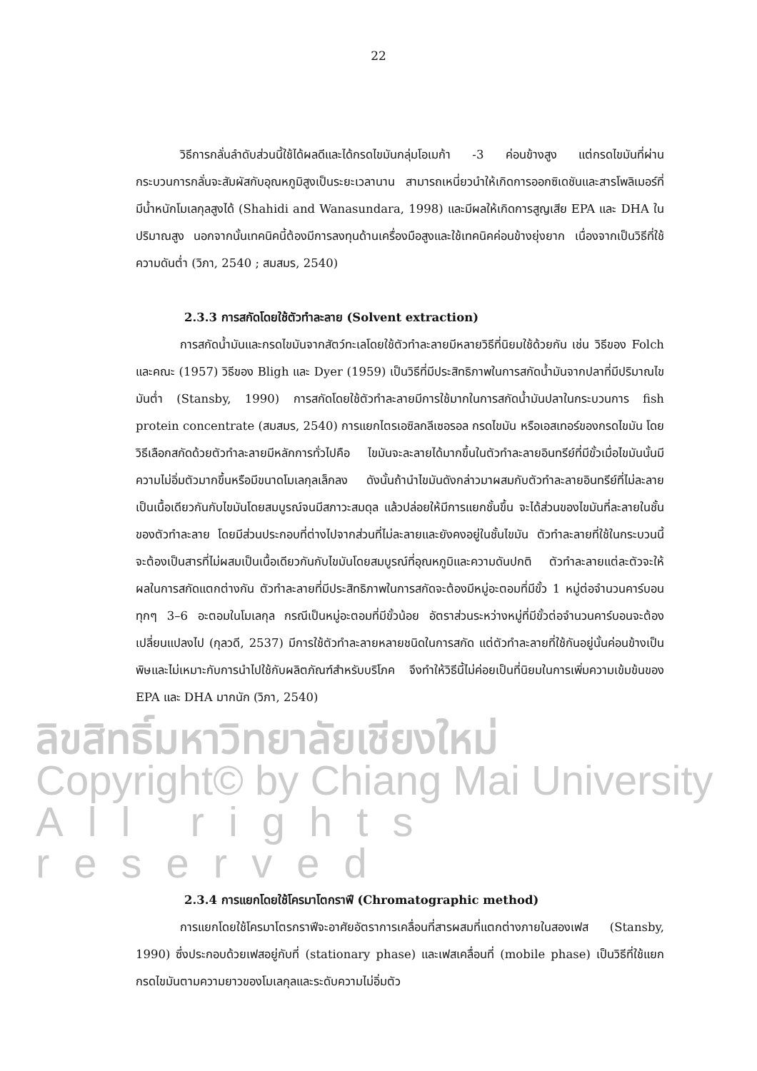22
วิธีการกลั่นลำดับส่วนนี้ใช้ได้ผลดีและได้กรดไขมันกลุ่มโอเมก้า -3 ค่อนข้างสูง แต่กรดไขมันที่ผ่านกระบวนการกลั่นจะสัมผัสกับอุณหภูมิสูงเป็นระยะเวลานาน สามารถเหนี่ยวนำให้เกิดการออกซิเดชันและสารโพลิเมอร์ที่มีน้ำหนักโมเลกุลสูงได้ (Shahidi and Wanasundara, 1998) และมีผลให้เกิดการสูญเสีย EPA และ DHA ในปริมาณสูง นอกจากนั้นเทคนิคนี้ต้องมีการลงทุนด้านเครื่องมือสูงและใช้เทคนิคค่อนข้างยุ่งยาก เนื่องจากเป็นวิธีที่ใช้ความดันต่ำ (วิภา, 2540 ; สมสมร, 2540)
2.3.3 การสกัดโดยใช้ตัวทำละลาย (Solvent extraction)
การสกัดน้ำมันและกรดไขมันจากสัตว์ทะเลโดยใช้ตัวทำละลายมีหลายวิธีที่นิยมใช้ด้วยกัน เช่น วิธีของ Folch และคณะ (1957) วิธีของ Bligh และ Dyer (1959) เป็นวิธีที่มีประสิทธิภาพในการสกัดน้ำมันจากปลาที่มีปริมาณไขมันต่ำ (Stansby, 1990) การสกัดโดยใช้ตัวทำละลายมีการใช้มากในการสกัดน้ำมันปลาในกระบวนการ fish protein concentrate (สมสมร, 2540) การแยกไตรเอซิลกลีเซอรอล กรดไขมัน หรือเอสเทอร์ของกรดไขมัน โดยวิธีเลือกสกัดด้วยตัวทำละลายมีหลักการทั่วไปคือ ไขมันจะละลายได้มากขึ้นในตัวทำละลายอินทรีย์ที่มีขั้วเมื่อไขมันนั้นมีความไม่อิ่มตัวมากขึ้นหรือมีขนาดโมเลกุลเล็กลง ดังนั้นถ้านำไขมันดังกล่าวมาผสมกับตัวทำละลายอินทรีย์ที่ไม่ละลายเป็นเนื้อเดียวกันกับไขมันโดยสมบูรณ์จนมีสภาวะสมดุล แล้วปล่อยให้มีการแยกชั้นขึ้น จะได้ส่วนของไขมันที่ละลายในชั้นของตัวทำละลาย โดยมีส่วนประกอบที่ต่างไปจากส่วนที่ไม่ละลายและยังคงอยู่ในชั้นไขมัน ตัวทำละลายที่ใช้ในกระบวนนี้จะต้องเป็นสารที่ไม่ผสมเป็นเนื้อเดียวกันกับไขมันโดยสมบูรณ์ที่อุณหภูมิและความดันปกติ ตัวทำละลายแต่ละตัวจะให้ผลในการสกัดแตกต่างกัน ตัวทำละลายที่มีประสิทธิภาพในการสกัดจะต้องมีหมู่อะตอมที่มีขั้ว 1 หมู่ต่อจำนวนคาร์บอนทุกๆ 3–6 อะตอมในโมเลกุล กรณีเป็นหมู่อะตอมที่มีขั้วน้อย อัตราส่วนระหว่างหมู่ที่มีขั้วต่อจำนวนคาร์บอนจะต้องเปลี่ยนแปลงไป (กุลวดี, 2537) มีการใช้ตัวทำละลายหลายชนิดในการสกัด แต่ตัวทำละลายที่ใช้กันอยู่นั้นค่อนข้างเป็นพิษและไม่เหมาะกับการนำไปใช้กับผลิตภัณฑ์สำหรับบริโภค จึงทำให้วิธีนี้ไม่ค่อยเป็นที่นิยมในการเพิ่มความเข้มข้นของ EPA และ DHA มากนัก (วิภา, 2540)
ลิขสิทธิ์มหาวิทยาลัยเชียงใหม่
Copyright© by Chiang Mai University
All rights reserved
2.3.4 การแยกโดยใช้โครมาโตกราฟี (Chromatographic method)
การแยกโดยใช้โครมาโตรกราฟีจะอาศัยอัตราการเคลื่อนที่สารผสมที่แตกต่างภายในสองเฟส (Stansby, 1990) ซึ่งประกอบด้วยเฟสอยู่กับที่ (stationary phase) และเฟสเคลื่อนที่ (mobile phase) เป็นวิธีที่ใช้แยกกรดไขมันตามความยาวของโมเลกุลและระดับความไม่อิ่มตัว